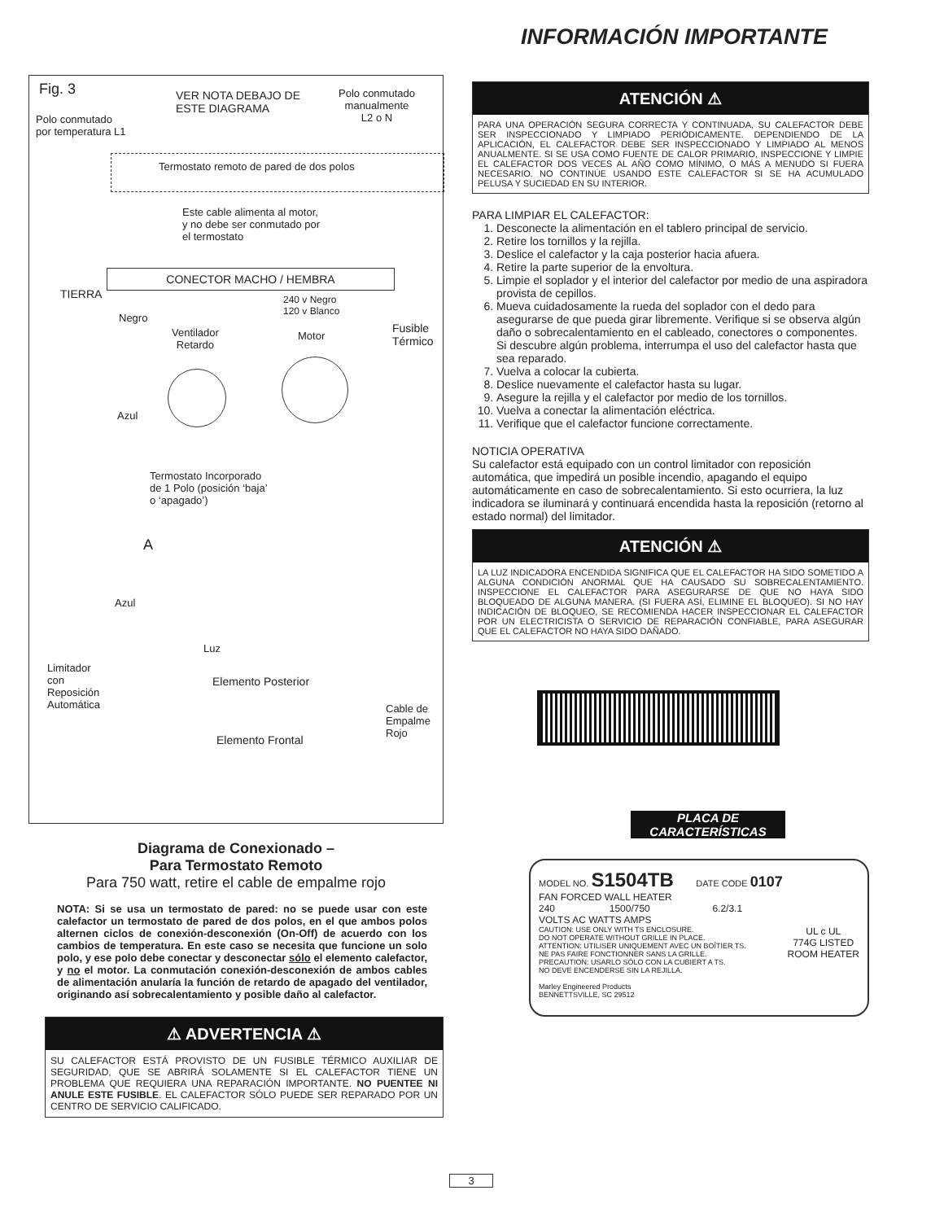INFORMACIÓN IMPORTANTE
Fig. 3
VER NOTA DEBAJO DE
ESTE DIAGRAMA
Polo conmutado
manualmente
L2 o N
Polo conmutado
por temperatura L1
Termostato remoto de pared de dos polos
Este cable alimenta al motor,
y no debe ser conmutado por
el termostato
CONECTOR MACHO / HEMBRA
TIERRA
240 v Negro
120 v Blanco
Negro
Ventilador
Retardo
Motor
Fusible
Térmico
Azul
Termostato Incorporado
de 1 Polo (posición ‘baja’
o ‘apagado’)
A
Azul
Luz
Limitador
con
Reposición
Automática
Elemento Posterior
Elemento Frontal
Cable de
Empalme Rojo
Diagrama de Conexionado –
Para Termostato Remoto
Para 750 watt, retire el cable de empalme rojo
NOTA: Si se usa un termostato de pared: no se puede usar con este calefactor un termostato de pared de dos polos, en el que ambos polos alternen ciclos de conexión-desconexión (On-Off) de acuerdo con los cambios de temperatura. En este caso se necesita que funcione un solo polo, y ese polo debe conectar y desconectar sólo el elemento calefactor, y no el motor. La conmutación conexión-desconexión de ambos cables de alimentación anularía la función de retardo de apagado del ventilador, originando así sobrecalentamiento y posible daño al calefactor.
⚠ ADVERTENCIA ⚠
SU CALEFACTOR ESTÁ PROVISTO DE UN FUSIBLE TÉRMICO AUXILIAR DE SEGURIDAD, QUE SE ABRIRÁ SOLAMENTE SI EL CALEFACTOR TIENE UN PROBLEMA QUE REQUIERA UNA REPARACIÓN IMPORTANTE. NO PUENTEE NI ANULE ESTE FUSIBLE. EL CALEFACTOR SÓLO PUEDE SER REPARADO POR UN CENTRO DE SERVICIO CALIFICADO.
ATENCIÓN ⚠
PARA UNA OPERACIÓN SEGURA CORRECTA Y CONTINUADA, SU CALEFACTOR DEBE SER INSPECCIONADO Y LIMPIADO PERIÓDICAMENTE. DEPENDIENDO DE LA APLICACIÓN, EL CALEFACTOR DEBE SER INSPECCIONADO Y LIMPIADO AL MENOS ANUALMENTE. SI SE USA COMO FUENTE DE CALOR PRIMARIO, INSPECCIONE Y LIMPIE EL CALEFACTOR DOS VECES AL AÑO COMO MÍNIMO, O MÁS A MENUDO SI FUERA NECESARIO. NO CONTINÚE USANDO ESTE CALEFACTOR SI SE HA ACUMULADO PELUSA Y SUCIEDAD EN SU INTERIOR.
PARA LIMPIAR EL CALEFACTOR:
1. Desconecte la alimentación en el tablero principal de servicio.
2. Retire los tornillos y la rejilla.
3. Deslice el calefactor y la caja posterior hacia afuera.
4. Retire la parte superior de la envoltura.
5. Limpie el soplador y el interior del calefactor por medio de una aspiradora provista de cepillos.
6. Mueva cuidadosamente la rueda del soplador con el dedo para asegurarse de que pueda girar libremente. Verifique si se observa algún daño o sobrecalentamiento en el cableado, conectores o componentes. Si descubre algún problema, interrumpa el uso del calefactor hasta que sea reparado.
7. Vuelva a colocar la cubierta.
8. Deslice nuevamente el calefactor hasta su lugar.
9. Asegure la rejilla y el calefactor por medio de los tornillos.
10. Vuelva a conectar la alimentación eléctrica.
11. Verifique que el calefactor funcione correctamente.
NOTICIA OPERATIVA
Su calefactor está equipado con un control limitador con reposición automática, que impedirá un posible incendio, apagando el equipo automáticamente en caso de sobrecalentamiento. Si esto ocurriera, la luz indicadora se iluminará y continuará encendida hasta la reposición (retorno al estado normal) del limitador.
ATENCIÓN ⚠
LA LUZ INDICADORA ENCENDIDA SIGNIFICA QUE EL CALEFACTOR HA SIDO SOMETIDO A ALGUNA CONDICIÓN ANORMAL QUE HA CAUSADO SU SOBRECALENTAMIENTO. INSPECCIONE EL CALEFACTOR PARA ASEGURARSE DE QUE NO HAYA SIDO BLOQUEADO DE ALGUNA MANERA. (SI FUERA ASÍ, ELIMINE EL BLOQUEO). SI NO HAY INDICACIÓN DE BLOQUEO, SE RECOMIENDA HACER INSPECCIONAR EL CALEFACTOR POR UN ELECTRICISTA O SERVICIO DE REPARACIÓN CONFIABLE, PARA ASEGURAR QUE EL CALEFACTOR NO HAYA SIDO DAÑADO.
PLACA DE
CARACTERÍSTICAS
MODEL NO. S1504TB DATE CODE 0107
FAN FORCED WALL HEATER
240 1500/750 6.2/3.1
VOLTS AC WATTS AMPS
UL c UL
774G LISTED
ROOM HEATER
CAUTION: USE ONLY WITH TS ENCLOSURE.
DO NOT OPERATE WITHOUT GRILLE IN PLACE.
ATTENTION: UTILISER UNIQUEMENT AVEC UN BOÎTIER TS.
NE PAS FAIRE FONCTIONNER SANS LA GRILLE.
PRECAUTION: USARLO SÓLO CON LA CUBIERT A TS.
NO DEVE ENCENDERSE SIN LA REJILLA.
Marley Engineered Products
BENNETTSVILLE, SC 29512
3